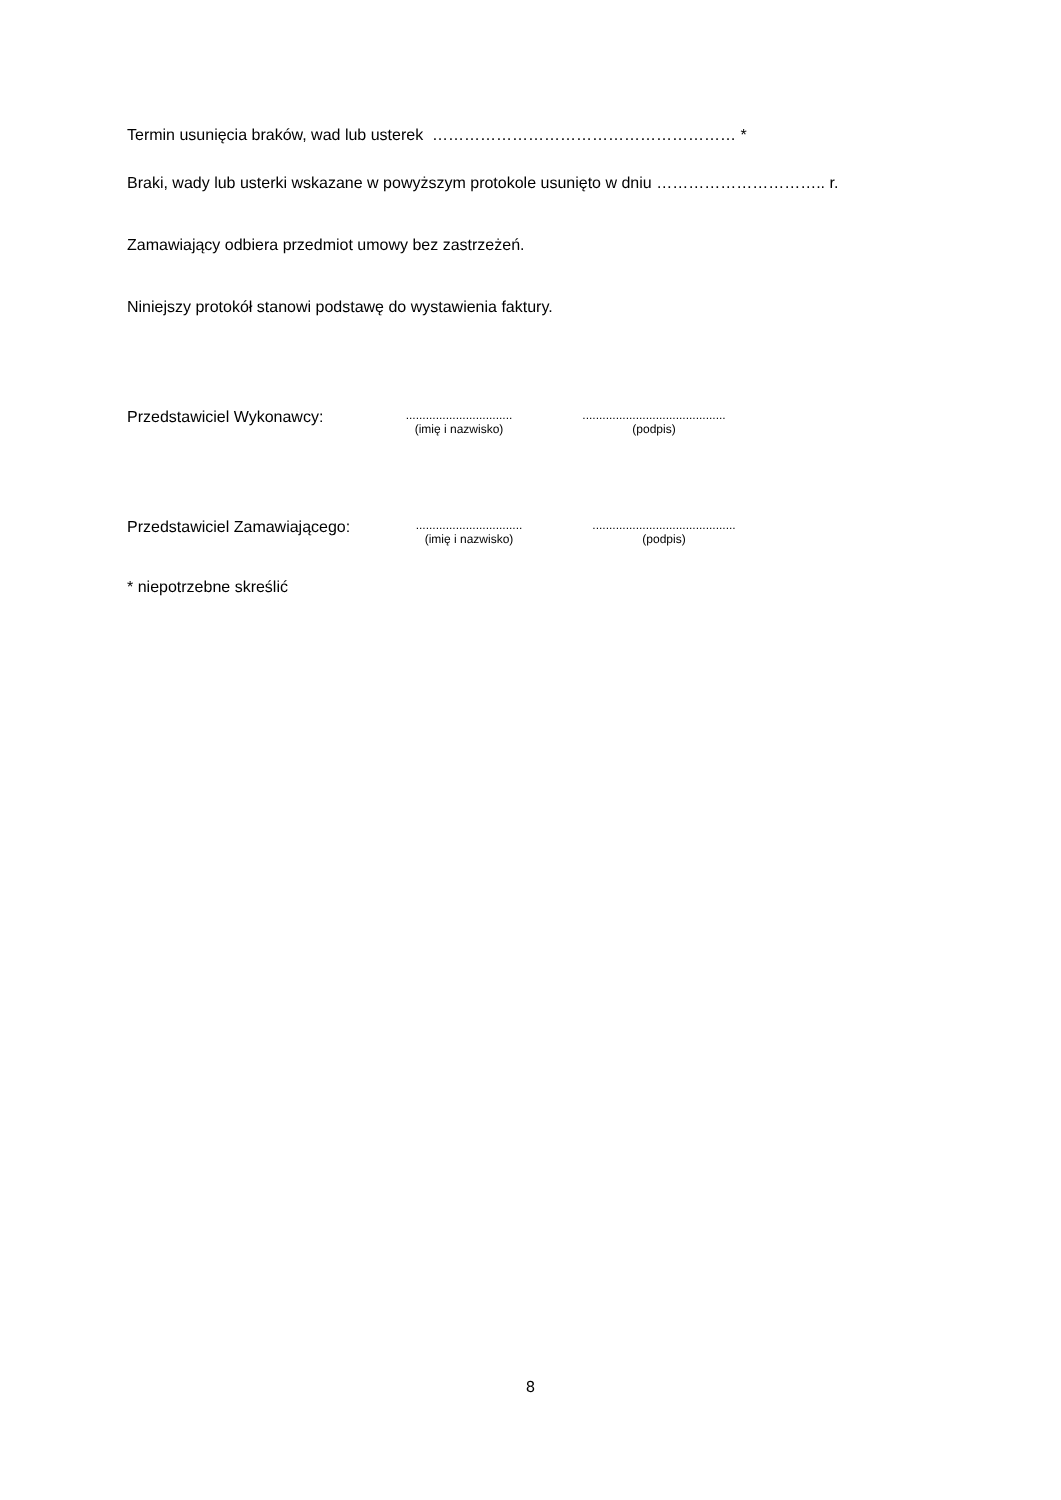Termin usunięcia braków, wad lub usterek ………………………………………………… *
Braki, wady lub usterki wskazane w powyższym protokole usunięto w dniu ………………………….. r.
Zamawiający odbiera przedmiot umowy bez zastrzeżeń.
Niniejszy protokół stanowi podstawę do wystawienia faktury.
Przedstawiciel Wykonawcy:
................................
(imię i nazwisko)
...........................................
(podpis)
Przedstawiciel Zamawiającego:
................................
(imię i nazwisko)
...........................................
(podpis)
* niepotrzebne skreślić
8